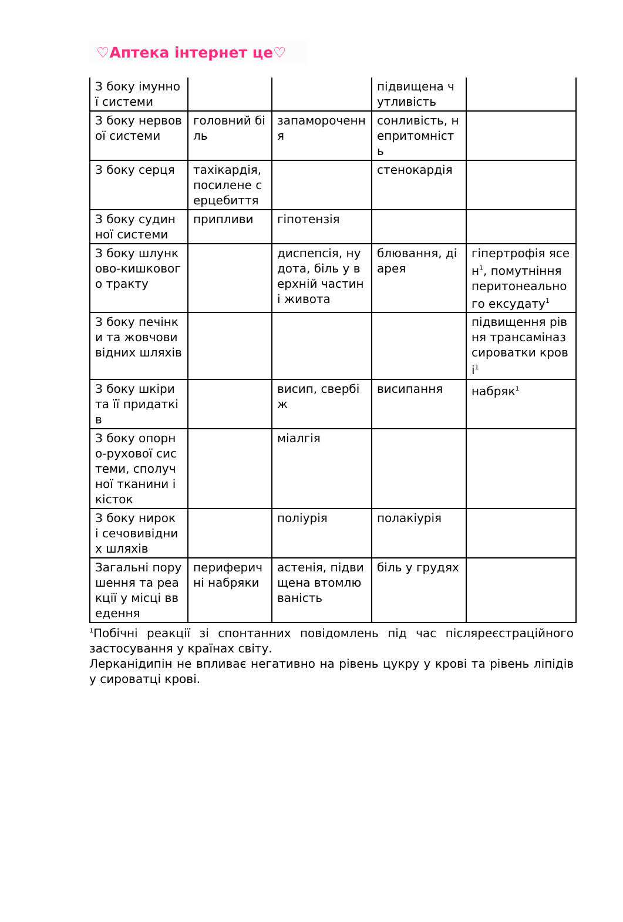♡Аптека інтернет це♡
| З боку імунної системи | | | підвищена чутливість | |
| З боку нервової системи | головний біль | запаморочення | сонливість, непритомність | |
| З боку серця | тахікардія, посилене серцебиття | | стенокардія | |
| З боку судинної системи | припливи | гіпотензія | | |
| З боку шлунково-кишкового тракту | | диспепсія, нудота, біль у верхній частині живота | блювання, діарея | гіпертрофія ясен<sup>1</sup>, помутніння перитонеального ексудату<sup>1</sup> |
| З боку печінки та жовчовивідних шляхів | | | | підвищення рівня трансаміназ сироватки крові<sup>1</sup> |
| З боку шкіри та її придатків | | висип, свербіж | висипання | набряк<sup>1</sup> |
| З боку опорно-рухової системи, сполучної тканини і кісток | | міалгія | | |
| З боку нирок і сечовивідних шляхів | | поліурія | полакіурія | |
| Загальні порушення та реакції у місці введення | периферичні набряки | астенія, підвищена втомлюваність | біль у грудях | |
<sup>1</sup> Побічні реакції зі спонтанних повідомлень під час післяреєстраційного застосування у країнах світу.
Лерканідипін не впливає негативно на рівень цукру у крові та рівень ліпідів у сироватці крові.